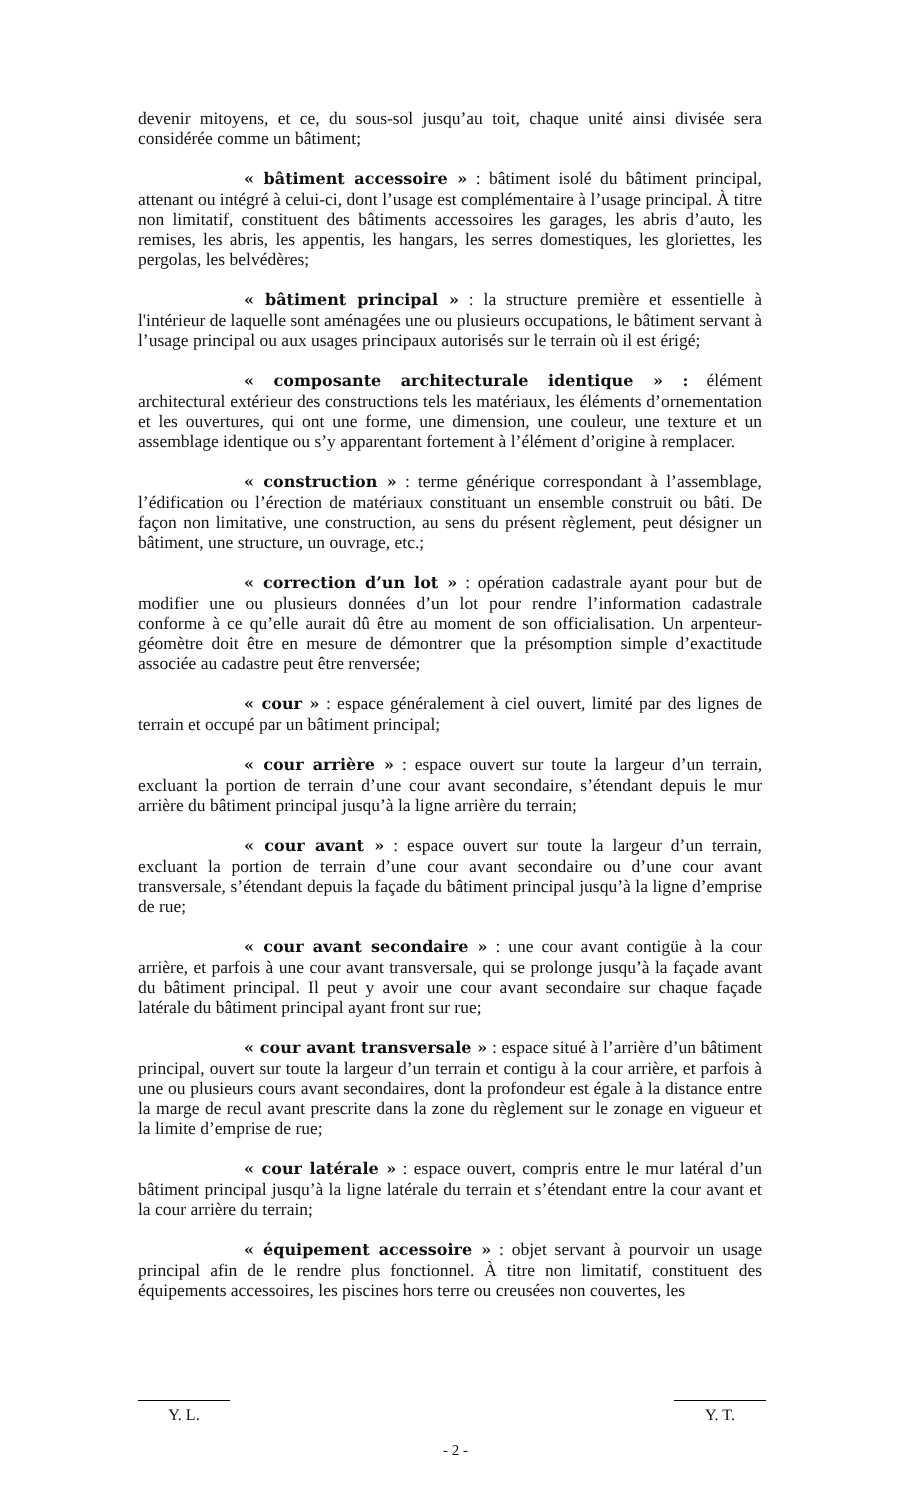devenir mitoyens, et ce, du sous-sol jusqu’au toit, chaque unité ainsi divisée sera considérée comme un bâtiment;
« bâtiment accessoire » : bâtiment isolé du bâtiment principal, attenant ou intégré à celui-ci, dont l’usage est complémentaire à l’usage principal. À titre non limitatif, constituent des bâtiments accessoires les garages, les abris d’auto, les remises, les abris, les appentis, les hangars, les serres domestiques, les gloriettes, les pergolas, les belvédères;
« bâtiment principal » : la structure première et essentielle à l'intérieur de laquelle sont aménagées une ou plusieurs occupations, le bâtiment servant à l’usage principal ou aux usages principaux autorisés sur le terrain où il est érigé;
« composante architecturale identique » : élément architectural extérieur des constructions tels les matériaux, les éléments d’ornementation et les ouvertures, qui ont une forme, une dimension, une couleur, une texture et un assemblage identique ou s’y apparentant fortement à l’élément d’origine à remplacer.
« construction » : terme générique correspondant à l’assemblage, l’édification ou l’érection de matériaux constituant un ensemble construit ou bâti. De façon non limitative, une construction, au sens du présent règlement, peut désigner un bâtiment, une structure, un ouvrage, etc.;
« correction d’un lot » : opération cadastrale ayant pour but de modifier une ou plusieurs données d’un lot pour rendre l’information cadastrale conforme à ce qu’elle aurait dû être au moment de son officialisation. Un arpenteur-géomètre doit être en mesure de démontrer que la présomption simple d’exactitude associée au cadastre peut être renversée;
« cour » : espace généralement à ciel ouvert, limité par des lignes de terrain et occupé par un bâtiment principal;
« cour arrière » : espace ouvert sur toute la largeur d’un terrain, excluant la portion de terrain d’une cour avant secondaire, s’étendant depuis le mur arrière du bâtiment principal jusqu’à la ligne arrière du terrain;
« cour avant » : espace ouvert sur toute la largeur d’un terrain, excluant la portion de terrain d’une cour avant secondaire ou d’une cour avant transversale, s’étendant depuis la façade du bâtiment principal jusqu’à la ligne d’emprise de rue;
« cour avant secondaire » : une cour avant contigüe à la cour arrière, et parfois à une cour avant transversale, qui se prolonge jusqu’à la façade avant du bâtiment principal. Il peut y avoir une cour avant secondaire sur chaque façade latérale du bâtiment principal ayant front sur rue;
« cour avant transversale » : espace situé à l’arrière d’un bâtiment principal, ouvert sur toute la largeur d’un terrain et contigu à la cour arrière, et parfois à une ou plusieurs cours avant secondaires, dont la profondeur est égale à la distance entre la marge de recul avant prescrite dans la zone du règlement sur le zonage en vigueur et la limite d’emprise de rue;
« cour latérale » : espace ouvert, compris entre le mur latéral d’un bâtiment principal jusqu’à la ligne latérale du terrain et s’étendant entre la cour avant et la cour arrière du terrain;
« équipement accessoire » : objet servant à pourvoir un usage principal afin de le rendre plus fonctionnel. À titre non limitatif, constituent des équipements accessoires, les piscines hors terre ou creusées non couvertes, les
Y. L. Y. T.
- 2 -